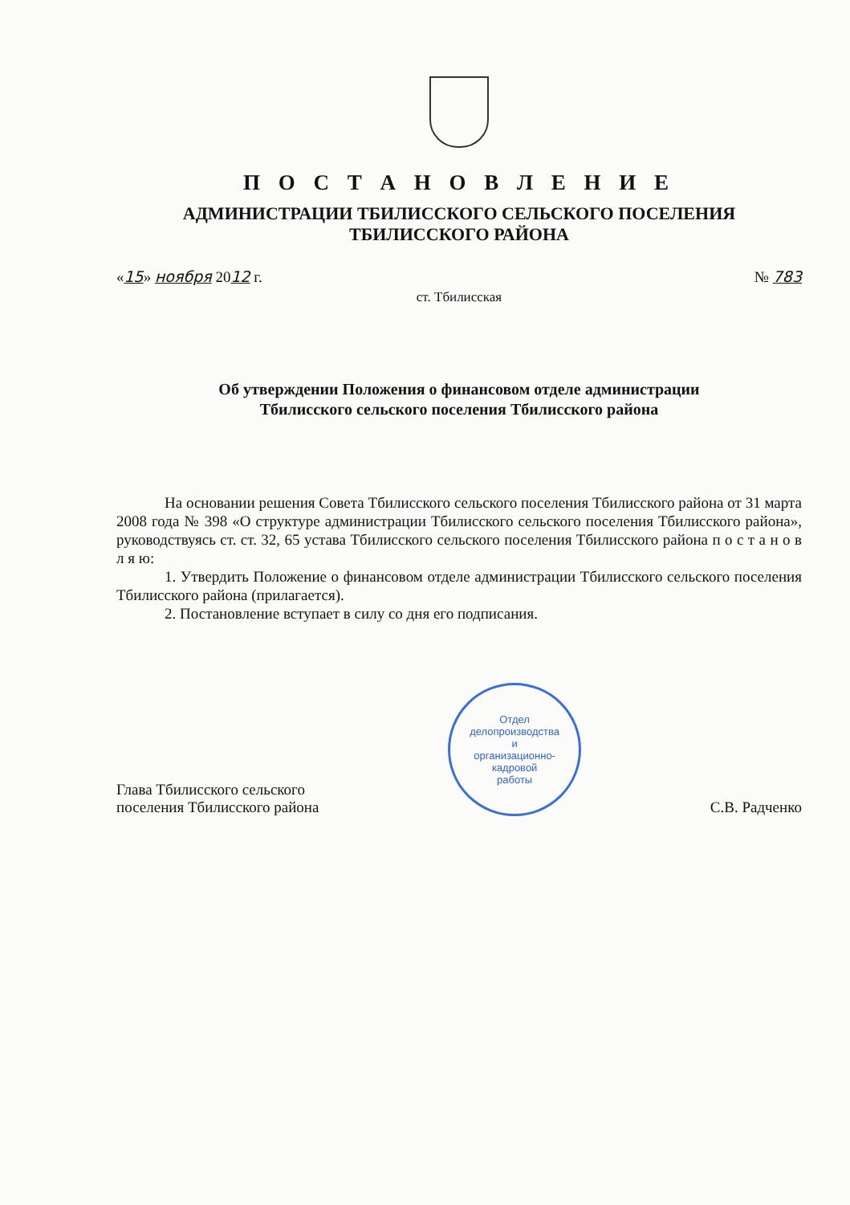П О С Т А Н О В Л Е Н И Е
АДМИНИСТРАЦИИ ТБИЛИССКОГО СЕЛЬСКОГО ПОСЕЛЕНИЯ
ТБИЛИССКОГО РАЙОНА
«15» ноября 2012 г. № 783
ст. Тбилисская
Об утверждении Положения о финансовом отделе администрации
Тбилисского сельского поселения Тбилисского района
На основании решения Совета Тбилисского сельского поселения Тбилисского района от 31 марта 2008 года № 398 «О структуре администрации Тбилисского сельского поселения Тбилисского района», руководствуясь ст. ст. 32, 65 устава Тбилисского сельского поселения Тбилисского района п о с т а н о в л я ю:
1. Утвердить Положение о финансовом отделе администрации Тбилисского сельского поселения Тбилисского района (прилагается).
2. Постановление вступает в силу со дня его подписания.
Глава Тбилисского сельского
поселения Тбилисского района
Отдел
делопроизводства
и
организационно-
кадровой
работы
С.В. Радченко